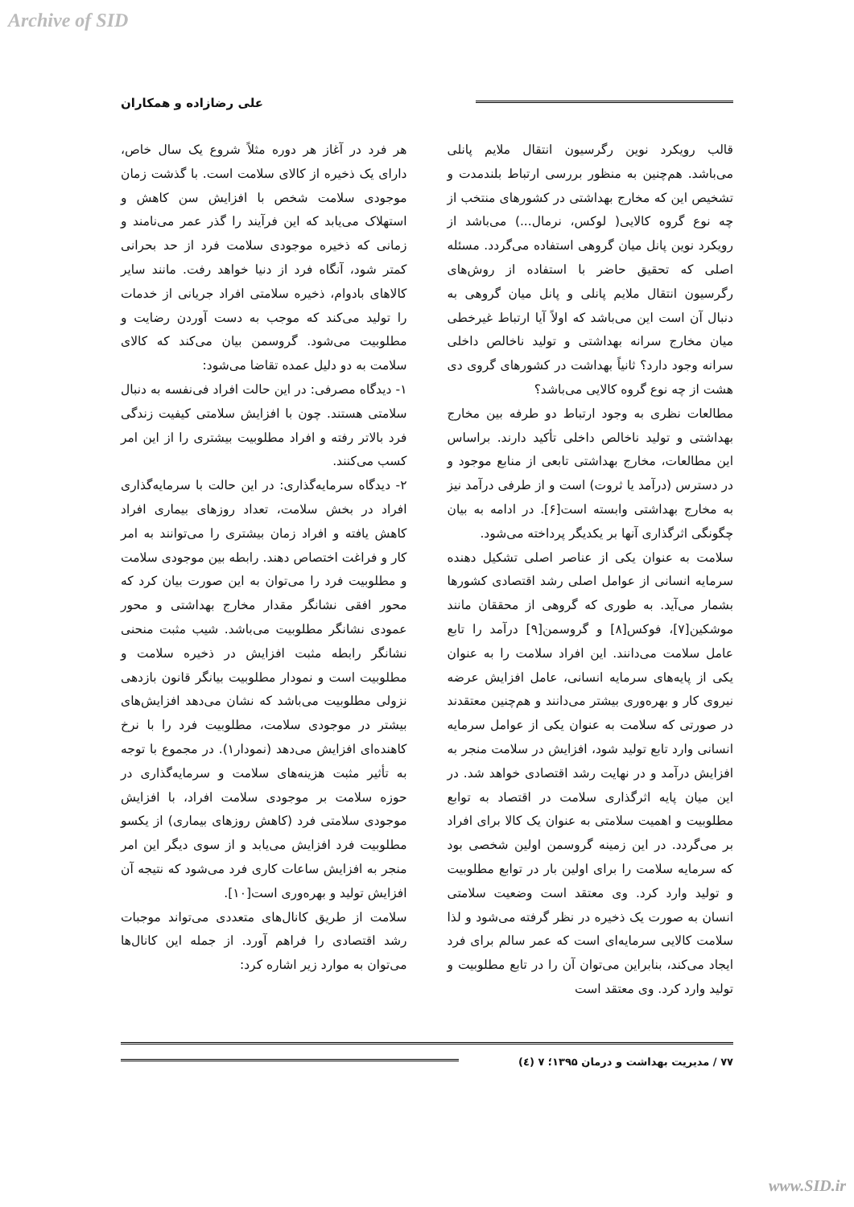Archive of SID
علی رضازاده و همکاران
قالب رویکرد نوین رگرسیون انتقال ملایم پانلی می‌باشد. هم‌چنین به منظور بررسی ارتباط بلندمدت و تشخیص این که مخارج بهداشتی در کشورهای منتخب از چه نوع گروه کالایی( لوکس، نرمال...) می‌باشد از رویکرد نوین پانل میان گروهی استفاده می‌گردد. مسئله اصلی که تحقیق حاضر با استفاده از روش‌های رگرسیون انتقال ملایم پانلی و پانل میان گروهی به دنبال آن است این می‌باشد که اولاً آیا ارتباط غیرخطی میان مخارج سرانه بهداشتی و تولید ناخالص داخلی سرانه وجود دارد؟ ثانیاً بهداشت در کشورهای گروی دی هشت از چه نوع گروه کالایی می‌باشد؟
مطالعات نظری به وجود ارتباط دو طرفه بین مخارج بهداشتی و تولید ناخالص داخلی تأکید دارند. براساس این مطالعات، مخارج بهداشتی تابعی از منابع موجود و در دسترس (درآمد یا ثروت) است و از طرفی درآمد نیز به مخارج بهداشتی وابسته است[۶]. در ادامه به بیان چگونگی اثرگذاری آنها بر یکدیگر پرداخته می‌شود.
سلامت به عنوان یکی از عناصر اصلی تشکیل دهنده سرمایه انسانی از عوامل اصلی رشد اقتصادی کشورها بشمار می‌آید. به طوری که گروهی از محققان مانند موشکین[۷]، فوکس[۸] و گروسمن[۹] درآمد را تابع عامل سلامت می‌دانند. این افراد سلامت را به عنوان یکی از پایه‌های سرمایه انسانی، عامل افزایش عرضه نیروی کار و بهره‌وری بیشتر می‌دانند و هم‌چنین معتقدند در صورتی که سلامت به عنوان یکی از عوامل سرمایه انسانی وارد تابع تولید شود، افزایش در سلامت منجر به افزایش درآمد و در نهایت رشد اقتصادی خواهد شد. در این میان پایه اثرگذاری سلامت در اقتصاد به توابع مطلوبیت و اهمیت سلامتی به عنوان یک کالا برای افراد بر می‌گردد. در این زمینه گروسمن اولین شخصی بود که سرمایه سلامت را برای اولین بار در توابع مطلوبیت و تولید وارد کرد. وی معتقد است وضعیت سلامتی انسان به صورت یک ذخیره در نظر گرفته می‌شود و لذا سلامت کالایی سرمایه‌ای است که عمر سالم برای فرد ایجاد می‌کند، بنابراین می‌توان آن را در تابع مطلوبیت و تولید وارد کرد. وی معتقد است
هر فرد در آغاز هر دوره مثلاً شروع یک سال خاص، دارای یک ذخیره از کالای سلامت است. با گذشت زمان موجودی سلامت شخص با افزایش سن کاهش و استهلاک می‌یابد که این فرآیند را گذر عمر می‌نامند و زمانی که ذخیره موجودی سلامت فرد از حد بحرانی کمتر شود، آنگاه فرد از دنیا خواهد رفت. مانند سایر کالاهای بادوام، ذخیره سلامتی افراد جریانی از خدمات را تولید می‌کند که موجب به دست آوردن رضایت و مطلوبیت می‌شود. گروسمن بیان می‌کند که کالای سلامت به دو دلیل عمده تقاضا می‌شود:
۱- دیدگاه مصرفی: در این حالت افراد فی‌نفسه به دنبال سلامتی هستند. چون با افزایش سلامتی کیفیت زندگی فرد بالاتر رفته و افراد مطلوبیت بیشتری را از این امر کسب می‌کنند.
۲- دیدگاه سرمایه‌گذاری: در این حالت با سرمایه‌گذاری افراد در بخش سلامت، تعداد روزهای بیماری افراد کاهش یافته و افراد زمان بیشتری را می‌توانند به امر کار و فراغت اختصاص دهند. رابطه بین موجودی سلامت و مطلوبیت فرد را می‌توان به این صورت بیان کرد که محور افقی نشانگر مقدار مخارج بهداشتی و محور عمودی نشانگر مطلوبیت می‌باشد. شیب مثبت منحنی نشانگر رابطه مثبت افزایش در ذخیره سلامت و مطلوبیت است و نمودار مطلوبیت بیانگر قانون بازدهی نزولی مطلوبیت می‌باشد که نشان می‌دهد افزایش‌های بیشتر در موجودی سلامت، مطلوبیت فرد را با نرخ کاهنده‌ای افزایش می‌دهد (نمودار۱). در مجموع با توجه به تأثیر مثبت هزینه‌های سلامت و سرمایه‌گذاری در حوزه سلامت بر موجودی سلامت افراد، با افزایش موجودی سلامتی فرد (کاهش روزهای بیماری) از یکسو مطلوبیت فرد افزایش می‌یابد و از سوی دیگر این امر منجر به افزایش ساعات کاری فرد می‌شود که نتیجه آن افزایش تولید و بهره‌وری است[۱۰].
سلامت از طریق کانال‌های متعددی می‌تواند موجبات رشد اقتصادی را فراهم آورد. از جمله این کانال‌ها می‌توان به موارد زیر اشاره کرد:
۷۷ / مدیریت بهداشت و درمان ۱۳۹۵؛ ۷ (٤)
www.SID.ir